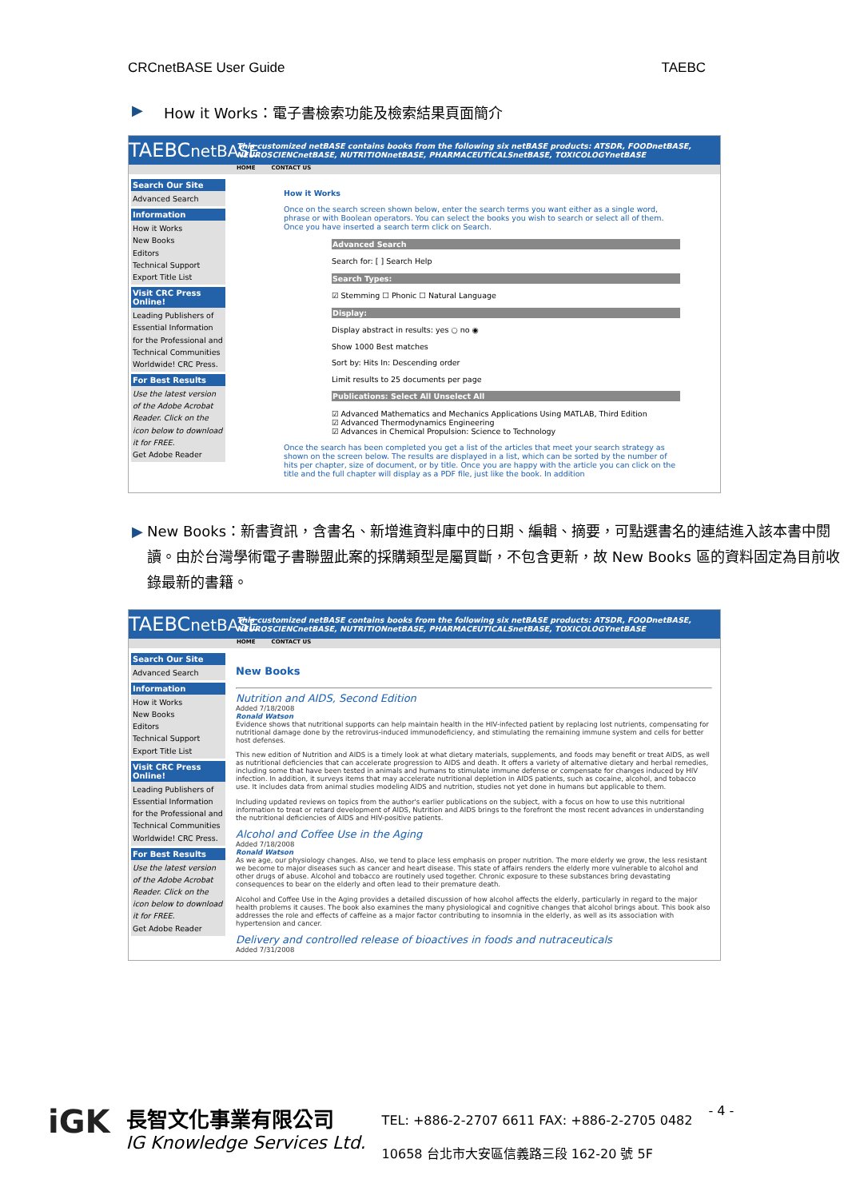CRCnetBASE User Guide TAEBC
▶ How it Works：電子書檢索功能及檢索結果頁面簡介
TAEBCnetBASE This customized netBASE contains books from the following six netBASE products: ATSDR, FOODnetBASE, NEUROSCIENCnetBASE, NUTRITIONnetBASE, PHARMACEUTICALSnetBASE, TOXICOLOGYnetBASE
HOME CONTACT US
Search Our Site
Advanced Search
Information
How it Works
New Books
Editors
Technical Support
Export Title List
Visit CRC Press Online!
Leading Publishers of Essential Information for the Professional and Technical Communities Worldwide! CRC Press.
For Best Results
Use the latest version of the Adobe Acrobat Reader. Click on the icon below to download it for FREE.
Get Adobe Reader
How it Works
Once on the search screen shown below, enter the search terms you want either as a single word, phrase or with Boolean operators. You can select the books you wish to search or select all of them. Once you have inserted a search term click on Search.
Advanced Search
Search for: [ ] Search Help
Search Types:
☑ Stemming ☐ Phonic ☐ Natural Language
Display:
Display abstract in results: yes ○ no ◉
Show 1000 Best matches
Sort by: Hits In: Descending order
Limit results to 25 documents per page
Publications: Select All Unselect All
☑ Advanced Mathematics and Mechanics Applications Using MATLAB, Third Edition
☑ Advanced Thermodynamics Engineering
☑ Advances in Chemical Propulsion: Science to Technology
Once the search has been completed you get a list of the articles that meet your search strategy as shown on the screen below. The results are displayed in a list, which can be sorted by the number of hits per chapter, size of document, or by title. Once you are happy with the article you can click on the title and the full chapter will display as a PDF file, just like the book. In addition
▶ New Books：新書資訊，含書名、新增進資料庫中的日期、編輯、摘要，可點選書名的連結進入該本書中閱讀。由於台灣學術電子書聯盟此案的採購類型是屬買斷，不包含更新，故 New Books 區的資料固定為目前收錄最新的書籍。
TAEBCnetBASE This customized netBASE contains books from the following six netBASE products: ATSDR, FOODnetBASE, NEUROSCIENCnetBASE, NUTRITIONnetBASE, PHARMACEUTICALSnetBASE, TOXICOLOGYnetBASE
HOME CONTACT US
Search Our Site
Advanced Search
Information
How it Works
New Books
Editors
Technical Support
Export Title List
Visit CRC Press Online!
Leading Publishers of Essential Information for the Professional and Technical Communities Worldwide! CRC Press.
For Best Results
Use the latest version of the Adobe Acrobat Reader. Click on the icon below to download it for FREE.
Get Adobe Reader
New Books
Nutrition and AIDS, Second Edition
Added 7/18/2008
Ronald Watson
Evidence shows that nutritional supports can help maintain health in the HIV-infected patient by replacing lost nutrients, compensating for nutritional damage done by the retrovirus-induced immunodeficiency, and stimulating the remaining immune system and cells for better host defenses.
This new edition of Nutrition and AIDS is a timely look at what dietary materials, supplements, and foods may benefit or treat AIDS, as well as nutritional deficiencies that can accelerate progression to AIDS and death. It offers a variety of alternative dietary and herbal remedies, including some that have been tested in animals and humans to stimulate immune defense or compensate for changes induced by HIV infection. In addition, it surveys items that may accelerate nutritional depletion in AIDS patients, such as cocaine, alcohol, and tobacco use. It includes data from animal studies modeling AIDS and nutrition, studies not yet done in humans but applicable to them.
Including updated reviews on topics from the author's earlier publications on the subject, with a focus on how to use this nutritional information to treat or retard development of AIDS, Nutrition and AIDS brings to the forefront the most recent advances in understanding the nutritional deficiencies of AIDS and HIV-positive patients.
Alcohol and Coffee Use in the Aging
Added 7/18/2008
Ronald Watson
As we age, our physiology changes. Also, we tend to place less emphasis on proper nutrition. The more elderly we grow, the less resistant we become to major diseases such as cancer and heart disease. This state of affairs renders the elderly more vulnerable to alcohol and other drugs of abuse. Alcohol and tobacco are routinely used together. Chronic exposure to these substances bring devastating consequences to bear on the elderly and often lead to their premature death.
Alcohol and Coffee Use in the Aging provides a detailed discussion of how alcohol affects the elderly, particularly in regard to the major health problems it causes. The book also examines the many physiological and cognitive changes that alcohol brings about. This book also addresses the role and effects of caffeine as a major factor contributing to insomnia in the elderly, as well as its association with hypertension and cancer.
Delivery and controlled release of bioactives in foods and nutraceuticals
Added 7/31/2008
iGK
長智文化事業有限公司
IG Knowledge Services Ltd.
TEL: +886-2-2707 6611 FAX: +886-2-2705 0482
10658 台北市大安區信義路三段 162-20 號 5F
- 4 -